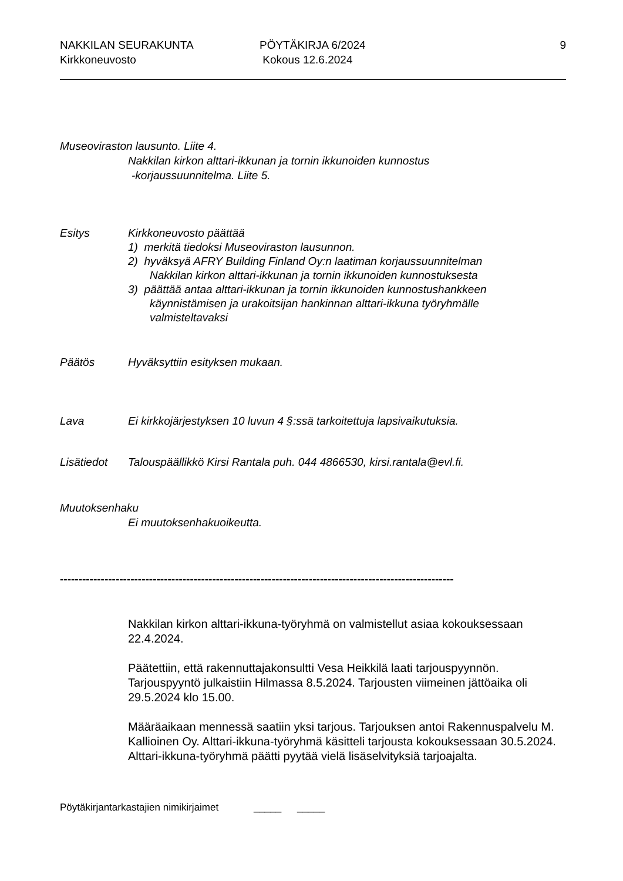NAKKILAN SEURAKUNTA
Kirkkoneuvosto
PÖYTÄKIRJA 6/2024
Kokous 12.6.2024
9
Museoviraston lausunto. Liite 4.
Nakkilan kirkon alttari-ikkunan ja tornin ikkunoiden kunnostus
-korjaussuunnitelma. Liite 5.
Esitys Kirkkoneuvosto päättää
1) merkitä tiedoksi Museoviraston lausunnon.
2) hyväksyä AFRY Building Finland Oy:n laatiman korjaussuunnitelman
Nakkilan kirkon alttari-ikkunan ja tornin ikkunoiden kunnostuksesta
3) päättää antaa alttari-ikkunan ja tornin ikkunoiden kunnostushankkeen
käynnistämisen ja urakoitsijan hankinnan alttari-ikkuna työryhmälle
valmisteltavaksi
Päätös Hyväksyttiin esityksen mukaan.
Lava Ei kirkkojärjestyksen 10 luvun 4 §:ssä tarkoitettuja lapsivaikutuksia.
Lisätiedot Talouspäällikkö Kirsi Rantala puh. 044 4866530, kirsi.rantala@evl.fi.
Muutoksenhaku
Ei muutoksenhakuoikeutta.
----------------------------------------------------------------------------------------------------------
Nakkilan kirkon alttari-ikkuna-työryhmä on valmistellut asiaa kokouksessaan 22.4.2024.
Päätettiin, että rakennuttajakonsultti Vesa Heikkilä laati tarjouspyynnön. Tarjouspyyntö julkaistiin Hilmassa 8.5.2024. Tarjousten viimeinen jättöaika oli 29.5.2024 klo 15.00.
Määräaikaan mennessä saatiin yksi tarjous. Tarjouksen antoi Rakennuspalvelu M. Kallioinen Oy. Alttari-ikkuna-työryhmä käsitteli tarjousta kokouksessaan 30.5.2024.
Alttari-ikkuna-työryhmä päätti pyytää vielä lisäselvityksiä tarjoajalta.
Pöytäkirjantarkastajien nimikirjaimet _____ _____